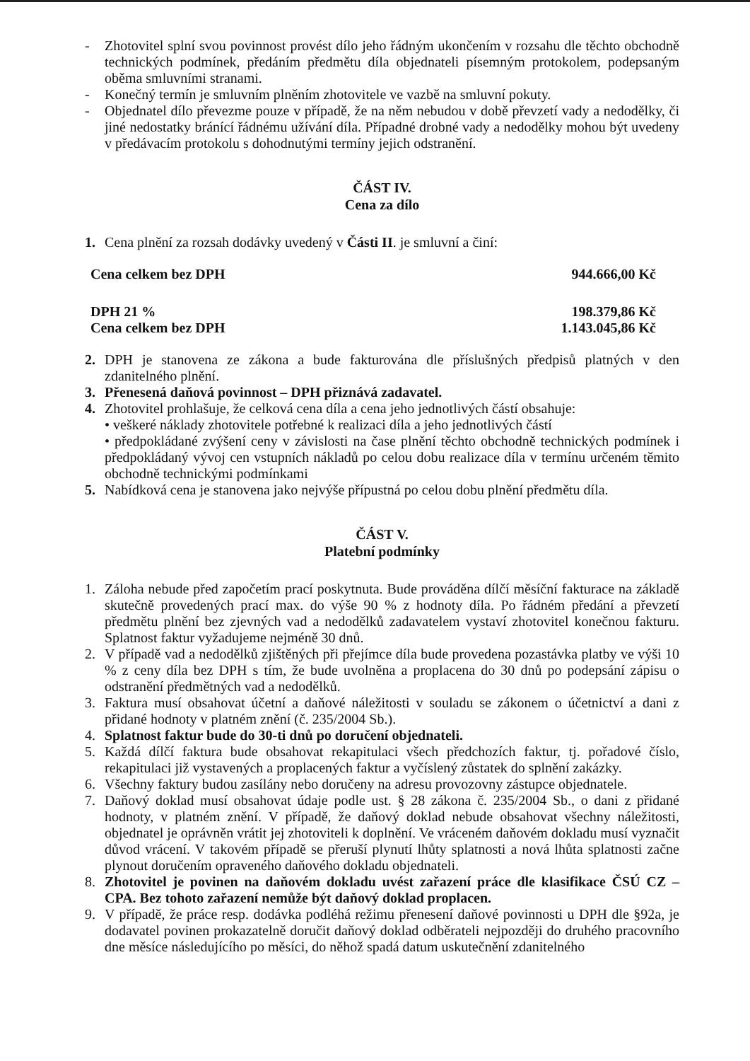- Zhotovitel splní svou povinnost provést dílo jeho řádným ukončením v rozsahu dle těchto obchodně technických podmínek, předáním předmětu díla objednateli písemným protokolem, podepsaným oběma smluvními stranami.
- Konečný termín je smluvním plněním zhotovitele ve vazbě na smluvní pokuty.
- Objednatel dílo převezme pouze v případě, že na něm nebudou v době převzetí vady a nedodělky, či jiné nedostatky bránící řádnému užívání díla. Případné drobné vady a nedodělky mohou být uvedeny v předávacím protokolu s dohodnutými termíny jejich odstranění.
ČÁST IV.
Cena za dílo
1. Cena plnění za rozsah dodávky uvedený v Části II. je smluvní a činí:
Cena celkem bez DPH 944.666,00 Kč
DPH 21 % 198.379,86 Kč
Cena celkem bez DPH 1.143.045,86 Kč
2. DPH je stanovena ze zákona a bude fakturována dle příslušných předpisů platných v den zdanitelného plnění.
3. Přenesená daňová povinnost – DPH přiznává zadavatel.
4. Zhotovitel prohlašuje, že celková cena díla a cena jeho jednotlivých částí obsahuje:
• veškeré náklady zhotovitele potřebné k realizaci díla a jeho jednotlivých částí
• předpokládané zvýšení ceny v závislosti na čase plnění těchto obchodně technických podmínek i předpokládaný vývoj cen vstupních nákladů po celou dobu realizace díla v termínu určeném těmito obchodně technickými podmínkami
5. Nabídková cena je stanovena jako nejvýše přípustná po celou dobu plnění předmětu díla.
ČÁST V.
Platební podmínky
1. Záloha nebude před započetím prací poskytnuta. Bude prováděna dílčí měsíční fakturace na základě skutečně provedených prací max. do výše 90 % z hodnoty díla. Po řádném předání a převzetí předmětu plnění bez zjevných vad a nedodělků zadavatelem vystaví zhotovitel konečnou fakturu. Splatnost faktur vyžadujeme nejméně 30 dnů.
2. V případě vad a nedodělků zjištěných při přejímce díla bude provedena pozastávka platby ve výši 10 % z ceny díla bez DPH s tím, že bude uvolněna a proplacena do 30 dnů po podepsání zápisu o odstranění předmětných vad a nedodělků.
3. Faktura musí obsahovat účetní a daňové náležitosti v souladu se zákonem o účetnictví a dani z přidané hodnoty v platném znění (č. 235/2004 Sb.).
4. Splatnost faktur bude do 30-ti dnů po doručení objednateli.
5. Každá dílčí faktura bude obsahovat rekapitulaci všech předchozích faktur, tj. pořadové číslo, rekapitulaci již vystavených a proplacených faktur a vyčíslený zůstatek do splnění zakázky.
6. Všechny faktury budou zasílány nebo doručeny na adresu provozovny zástupce objednatele.
7. Daňový doklad musí obsahovat údaje podle ust. § 28 zákona č. 235/2004 Sb., o dani z přidané hodnoty, v platném znění. V případě, že daňový doklad nebude obsahovat všechny náležitosti, objednatel je oprávněn vrátit jej zhotoviteli k doplnění. Ve vráceném daňovém dokladu musí vyznačit důvod vrácení. V takovém případě se přeruší plynutí lhůty splatnosti a nová lhůta splatnosti začne plynout doručením opraveného daňového dokladu objednateli.
8. Zhotovitel je povinen na daňovém dokladu uvést zařazení práce dle klasifikace ČSÚ CZ – CPA. Bez tohoto zařazení nemůže být daňový doklad proplacen.
9. V případě, že práce resp. dodávka podléhá režimu přenesení daňové povinnosti u DPH dle §92a, je dodavatel povinen prokazatelně doručit daňový doklad odběrateli nejpozději do druhého pracovního dne měsíce následujícího po měsíci, do něhož spadá datum uskutečnění zdanitelného